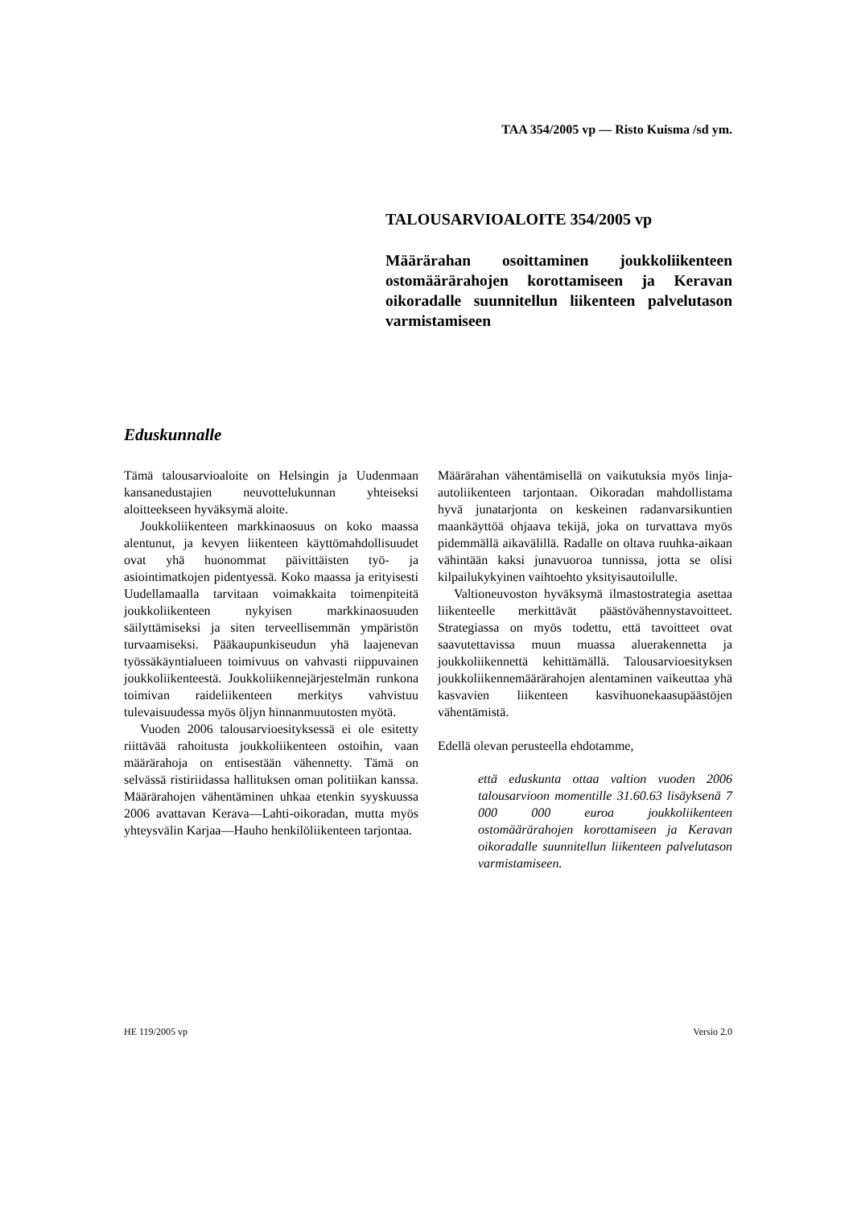TAA 354/2005 vp — Risto Kuisma /sd ym.
TALOUSARVIOALOITE 354/2005 vp
Määrärahan osoittaminen joukkoliikenteen ostomäärärahojen korottamiseen ja Keravan oikoradalle suunnitellun liikenteen palvelutason varmistamiseen
Eduskunnalle
Tämä talousarvioaloite on Helsingin ja Uudenmaan kansanedustajien neuvottelukunnan yhteiseksi aloitteekseen hyväksymä aloite.
Joukkoliikenteen markkinaosuus on koko maassa alentunut, ja kevyen liikenteen käyttömahdollisuudet ovat yhä huonommat päivittäisten työ- ja asiointimatkojen pidentyessä. Koko maassa ja erityisesti Uudellamaalla tarvitaan voimakkaita toimenpiteitä joukkoliikenteen nykyisen markkinaosuuden säilyttämiseksi ja siten terveellisemmän ympäristön turvaamiseksi. Pääkaupunkiseudun yhä laajenevan työssäkäyntialueen toimivuus on vahvasti riippuvainen joukkoliikenteestä. Joukkoliikennejärjestelmän runkona toimivan raideliikenteen merkitys vahvistuu tulevaisuudessa myös öljyn hinnanmuutosten myötä.
Vuoden 2006 talousarvioesityksessä ei ole esitetty riittävää rahoitusta joukkoliikenteen ostoihin, vaan määrärahoja on entisestään vähennetty. Tämä on selvässä ristiriidassa hallituksen oman politiikan kanssa. Määrärahojen vähentäminen uhkaa etenkin syyskuussa 2006 avattavan Kerava—Lahti-oikoradan, mutta myös yhteysvälin Karjaa—Hauho henkilöliikenteen tarjontaa.
Määrärahan vähentämisellä on vaikutuksia myös linja-autoliikenteen tarjontaan. Oikoradan mahdollistama hyvä junatarjonta on keskeinen radanvarsikuntien maankäyttöä ohjaava tekijä, joka on turvattava myös pidemmällä aikavälillä. Radalle on oltava ruuhka-aikaan vähintään kaksi junavuoroa tunnissa, jotta se olisi kilpailukykyinen vaihtoehto yksityisautoilulle.
Valtioneuvoston hyväksymä ilmastostrategia asettaa liikenteelle merkittävät päästövähennystavoitteet. Strategiassa on myös todettu, että tavoitteet ovat saavutettavissa muun muassa aluerakennetta ja joukkoliikennettä kehittämällä. Talousarvioesityksen joukkoliikennemäärärahojen alentaminen vaikeuttaa yhä kasvavien liikenteen kasvihuonekaasupäästöjen vähentämistä.
Edellä olevan perusteella ehdotamme,
että eduskunta ottaa valtion vuoden 2006 talousarvioon momentille 31.60.63 lisäyksenä 7 000 000 euroa joukkoliikenteen ostomäärärahojen korottamiseen ja Keravan oikoradalle suunnitellun liikenteen palvelutason varmistamiseen.
HE 119/2005 vp Versio 2.0